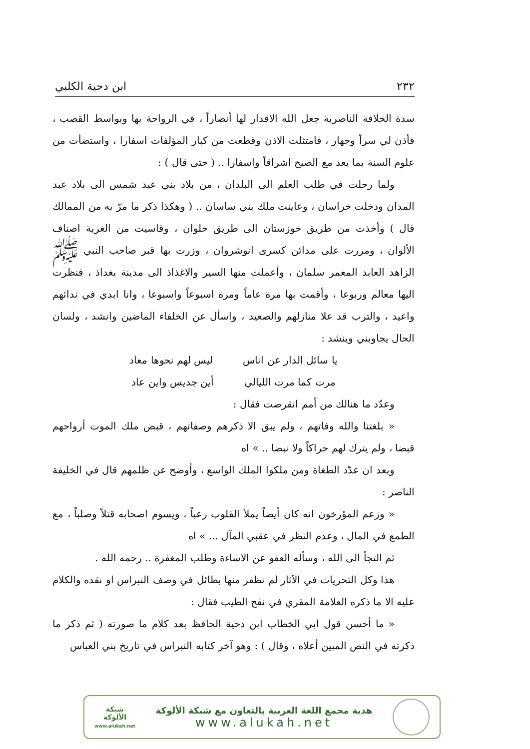٢٣٢ ابن دحية الكلبي
سدة الخلافة الناصرية جعل الله الاقدار لها أنصاراً ، في الرواحة بها وبواسط القصب ، فأذن لي سراً وجهار ، فامتثلت الاذن وقطعت من كبار المؤلفات اسفارا ، واستضأت من علوم السنة بما بعد مع الصبح اشراقاً واسفارا .. ( حتى قال ) :
ولما رحلت في طلب العلم الى البلدان ، من بلاد بني عبد شمس الى بلاد عبد المدان ودخلت خراسان ، وعاينت ملك بني ساسان .. ( وهكذا ذكر ما مرّ به من الممالك قال ) وأخذت من طريق خوزستان الى طريق حلوان ، وقاسيت من الغربة اصناف الألوان ، ومررت على مدائن كسرى انوشروان ، وزرت بها قبر صاحب النبي ﷺ الزاهد العابد المعمر سلمان ، وأعملت منها السير والاغذاذ الى مدينة بغداذ ، فنظرت اليها معالم وربوعا ، وأقمت بها مرة عاماً ومرة اسبوعاً واسبوعا ، وانا ابدي في ندائهم واعيد ، والترب قد علا منازلهم والصعيد ، واسأل عن الخلفاء الماضين وانشد ، ولسان الحال يجاوبني وينشد :
يا سائل الدار عن اناس ليس لهم نحوها معاد
مرت كما مرت الليالي أين جديس واين عاد
وعدّد ما هنالك من أمم انقرضت فقال :
« بلغتنا والله وفاتهم ، ولم يبق الا ذكرهم وصفاتهم ، قبض ملك الموت أرواحهم قبضا ، ولم يترك لهم حراكاً ولا نبضا .. » اه
وبعد ان عدّد الطغاة ومن ملكوا الملك الواسع ، وأوضح عن ظلمهم قال في الخليفة الناصر :
« وزعم المؤرخون انه كان أيضاً يملأ القلوب رعباً ، ويسوم اصحابه قتلاً وصلباً ، مع الطمع في المال ، وعدم النظر في عقبي المآل ... » اه
ثم التجأ الى الله ، وسأله العفو عن الاساءة وطلب المغفرة .. رحمه الله .
هذا وكل التحريات في الآثار لم نظفر منها بطائل في وصف النبراس او نقده والكلام عليه الا ما ذكره العلامة المقري في نفح الطيب فقال :
« ما أحسن قول ابي الخطاب ابن دحية الحافظ بعد كلام ما صورته ( ثم ذكر ما ذكرته في النص المبين أعلاه ، وقال ) : وهو آخر كتابه النبراس في تاريخ بني العباس
هدية مجمع اللغة العربية بالتعاون مع شبكة الألوكة
www.alukah.net
شبكة
الألوكة
www.alukah.net